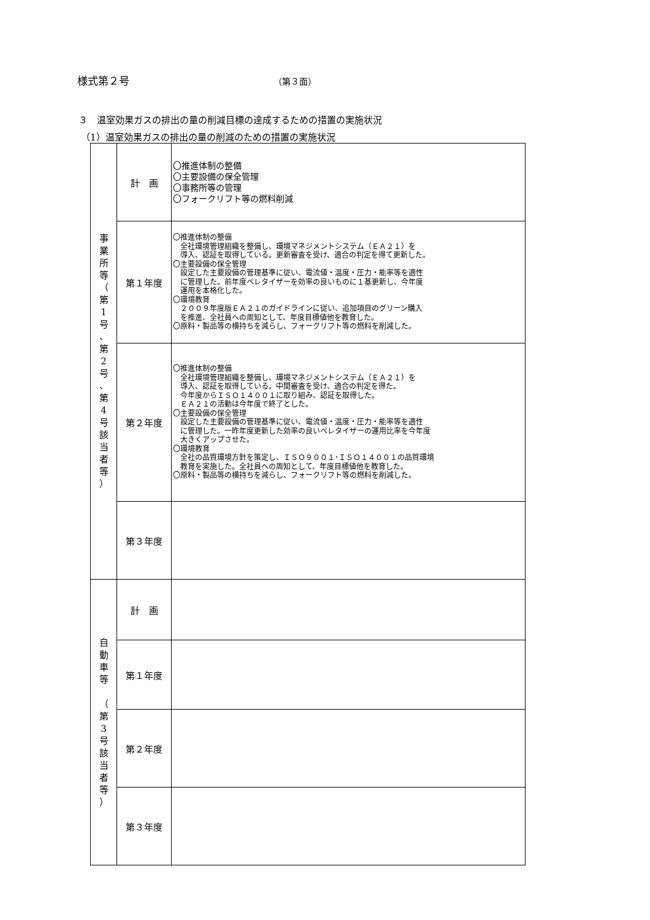様式第２号 （第３面）
３　温室効果ガスの排出の量の削減目標の達成するための措置の実施状況
（1）温室効果ガスの排出の量の削減のための措置の実施状況
| 事 業 所 等 （ 第 1 号 、 第 2 号 、 第 4 号 該 当 者 等 ） | 計 画 | 〇推進体制の整備 〇主要設備の保全管理 〇事務所等の管理 〇フォークリフト等の燃料削減 |
| | 第１年度 | 〇推進体制の整備 全社環境管理組織を整備し、環境マネジメントシステム（ＥＡ２１）を 導入、認証を取得している。更新審査を受け、適合の判定を得て更新した。 〇主要設備の保全管理 設定した主要設備の管理基準に従い、電流値・温度・圧力・能率等を適性 に管理した。前年度ペレタイザーを効率の良いものに１基更新し、今年度 運用を本格化した。 〇環境教育 ２００９年度版ＥＡ２１のガイドラインに従い、追加項目のグリーン購入 を推進、全社員への周知として、年度目標値他を教育した。 〇原料・製品等の横持ちを減らし、フォークリフト等の燃料を削減した。 |
| | 第２年度 | 〇推進体制の整備 全社環境管理組織を整備し、環境マネジメントシステム（ＥＡ２１）を 導入、認証を取得している。中間審査を受け、適合の判定を得た。 今年度からＩＳＯ１４００１に取り組み、認証を取得した。 ＥＡ２１の活動は今年度で終了とした。 〇主要設備の保全管理 設定した主要設備の管理基準に従い、電流値・温度・圧力・能率等を適性 に管理した。一昨年度更新した効率の良いペレタイザーの運用比率を今年度 大きくアップさせた。 〇環境教育 全社の品質環境方針を策定し、ＩＳＯ９００１･ＩＳＯ１４００１の品質環境 教育を実施した。全社員への周知として、年度目標値他を教育した。 〇原料・製品等の横持ちを減らし、フォークリフト等の燃料を削減した。 |
| | 第３年度 | |
| 自 動 車 等 （ 第 3 号 該 当 者 等 ） | 計 画 | |
| | 第１年度 | |
| | 第２年度 | |
| | 第３年度 | |